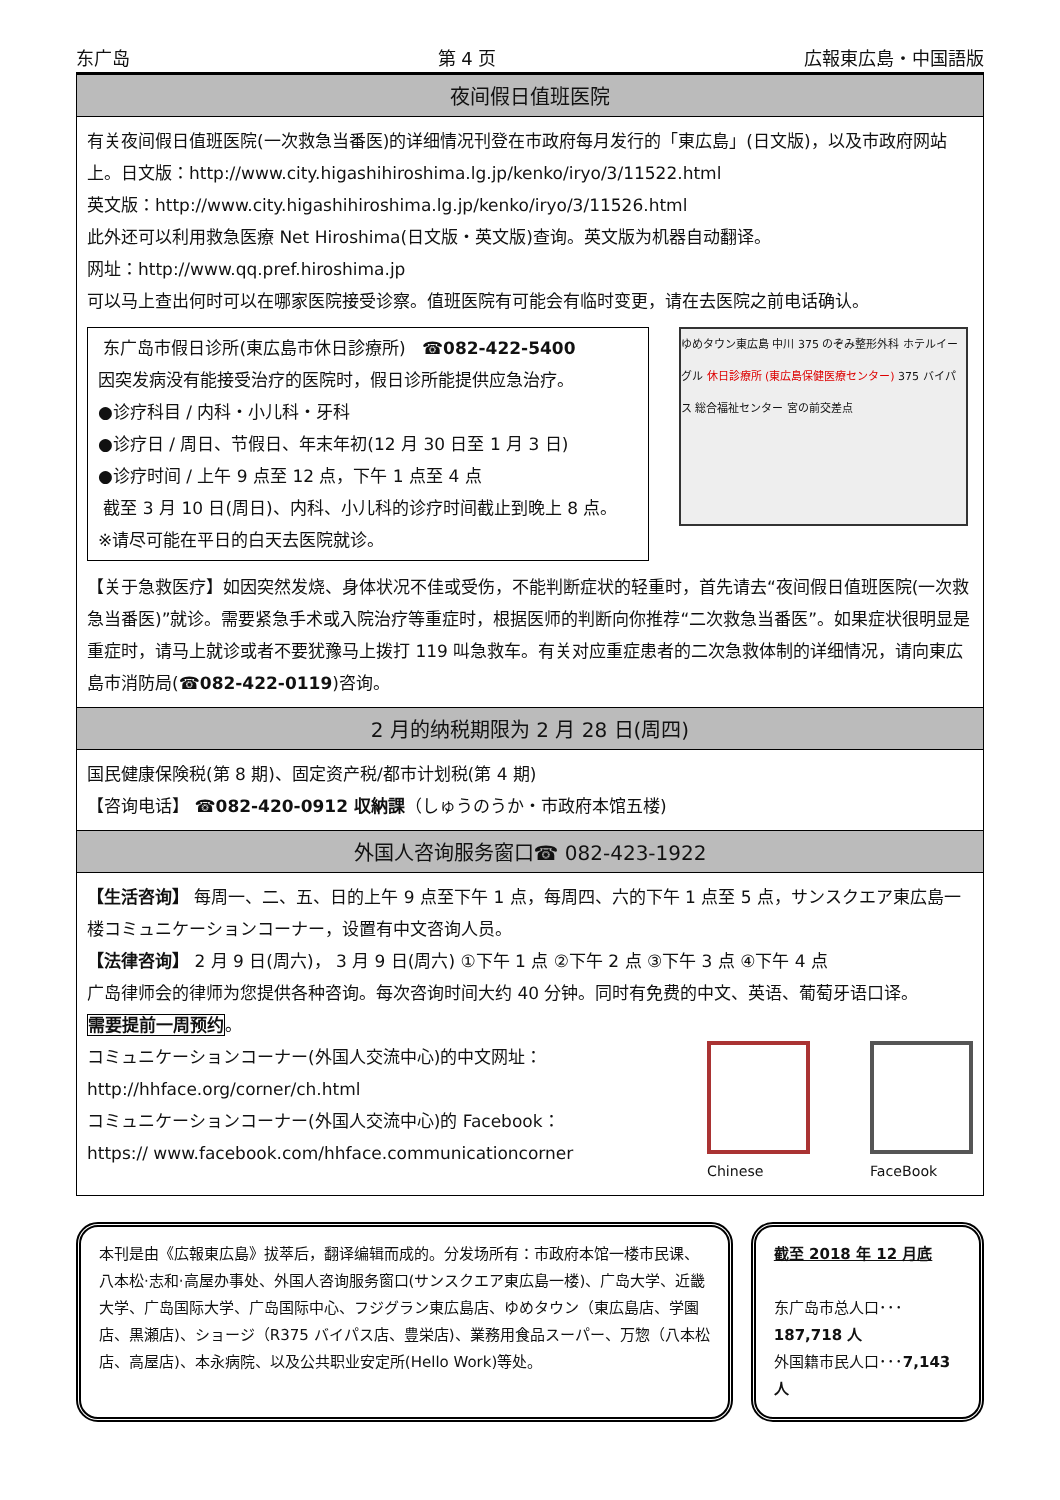东广岛 第 4 页 広報東広島・中国語版
夜间假日值班医院
有关夜间假日值班医院(一次救急当番医)的详细情况刊登在市政府每月发行的「東広島」(日文版)，以及市政府网站上。日文版：http://www.city.higashihiroshima.lg.jp/kenko/iryo/3/11522.html
英文版：http://www.city.higashihiroshima.lg.jp/kenko/iryo/3/11526.html
此外还可以利用救急医療 Net Hiroshima(日文版・英文版)查询。英文版为机器自动翻译。
网址：http://www.qq.pref.hiroshima.jp
可以马上查出何时可以在哪家医院接受诊察。值班医院有可能会有临时变更，请在去医院之前电话确认。
东广岛市假日诊所(東広島市休日診療所) ☎082-422-5400
因突发病没有能接受治疗的医院时，假日诊所能提供应急治疗。
●诊疗科目 / 内科・小儿科・牙科
●诊疗日 / 周日、节假日、年末年初(12 月 30 日至 1 月 3 日)
●诊疗时间 / 上午 9 点至 12 点，下午 1 点至 4 点
截至 3 月 10 日(周日)、内科、小儿科的诊疗时间截止到晚上 8 点。
※请尽可能在平日的白天去医院就诊。
ゆめタウン東広島 中川 375 のぞみ整形外科 ホテルイーグル 休日診療所 (東広島保健医療センター) 375 バイパス 総合福祉センター 宮の前交差点
【关于急救医疗】如因突然发烧、身体状况不佳或受伤，不能判断症状的轻重时，首先请去“夜间假日值班医院(一次救急当番医)”就诊。需要紧急手术或入院治疗等重症时，根据医师的判断向你推荐“二次救急当番医”。如果症状很明显是重症时，请马上就诊或者不要犹豫马上拨打 119 叫急救车。有关对应重症患者的二次急救体制的详细情况，请向東広島市消防局(☎082-422-0119)咨询。
2 月的纳税期限为 2 月 28 日(周四)
国民健康保険税(第 8 期)、固定资产税/都市计划税(第 4 期)
【咨询电话】 ☎082-420-0912 収納課（しゅうのうか・市政府本馆五楼)
外国人咨询服务窗口☎ 082-423-1922
【生活咨询】 每周一、二、五、日的上午 9 点至下午 1 点，每周四、六的下午 1 点至 5 点，サンスクエア東広島一楼コミュニケーションコーナー，设置有中文咨询人员。
【法律咨询】 2 月 9 日(周六)， 3 月 9 日(周六) ①下午 1 点 ②下午 2 点 ③下午 3 点 ④下午 4 点
广岛律师会的律师为您提供各种咨询。每次咨询时间大约 40 分钟。同时有免费的中文、英语、葡萄牙语口译。
需要提前一周预约。
コミュニケーションコーナー(外国人交流中心)的中文网址：
http://hhface.org/corner/ch.html
コミュニケーションコーナー(外国人交流中心)的 Facebook：
https:// www.facebook.com/hhface.communicationcorner
Chinese FaceBook
本刊是由《広報東広島》拔萃后，翻译编辑而成的。分发场所有：市政府本馆一楼市民课、八本松·志和·高屋办事处、外国人咨询服务窗口(サンスクエア東広島一楼)、广岛大学、近畿大学、广岛国际大学、广岛国际中心、フジグラン東広島店、ゆめタウン（東広島店、学園店、黒瀬店)、ショージ（R375 バイパス店、豊栄店)、業務用食品スーパー、万惣（八本松店、高屋店)、本永病院、以及公共职业安定所(Hello Work)等处。
截至 2018 年 12 月底
东广岛市总人口･･･187,718 人
外国籍市民人口･･･7,143 人